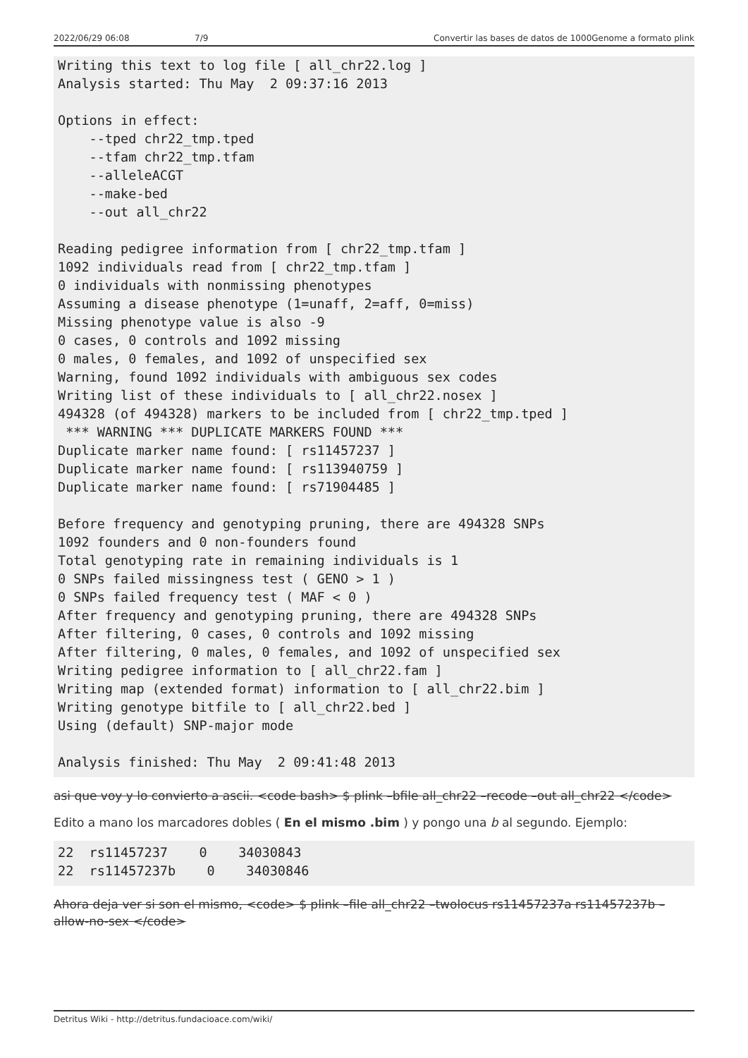2022/06/29 06:08 7/9 Convertir las bases de datos de 1000Genome a formato plink
Writing this text to log file [ all_chr22.log ]
Analysis started: Thu May  2 09:37:16 2013

Options in effect:
    --tped chr22_tmp.tped
    --tfam chr22_tmp.tfam
    --alleleACGT
    --make-bed
    --out all_chr22

Reading pedigree information from [ chr22_tmp.tfam ]
1092 individuals read from [ chr22_tmp.tfam ]
0 individuals with nonmissing phenotypes
Assuming a disease phenotype (1=unaff, 2=aff, 0=miss)
Missing phenotype value is also -9
0 cases, 0 controls and 1092 missing
0 males, 0 females, and 1092 of unspecified sex
Warning, found 1092 individuals with ambiguous sex codes
Writing list of these individuals to [ all_chr22.nosex ]
494328 (of 494328) markers to be included from [ chr22_tmp.tped ]
 *** WARNING *** DUPLICATE MARKERS FOUND ***
Duplicate marker name found: [ rs11457237 ]
Duplicate marker name found: [ rs113940759 ]
Duplicate marker name found: [ rs71904485 ]

Before frequency and genotyping pruning, there are 494328 SNPs
1092 founders and 0 non-founders found
Total genotyping rate in remaining individuals is 1
0 SNPs failed missingness test ( GENO > 1 )
0 SNPs failed frequency test ( MAF < 0 )
After frequency and genotyping pruning, there are 494328 SNPs
After filtering, 0 cases, 0 controls and 1092 missing
After filtering, 0 males, 0 females, and 1092 of unspecified sex
Writing pedigree information to [ all_chr22.fam ]
Writing map (extended format) information to [ all_chr22.bim ]
Writing genotype bitfile to [ all_chr22.bed ]
Using (default) SNP-major mode

Analysis finished: Thu May  2 09:41:48 2013
asi que voy y lo convierto a ascii. <code bash> $ plink –bfile all_chr22 –recode –out all_chr22 </code>
Edito a mano los marcadores dobles ( En el mismo .bim ) y pongo una b al segundo. Ejemplo:
22  rs11457237    0    34030843
22  rs11457237b    0    34030846
Ahora deja ver si son el mismo, <code> $ plink –file all_chr22 –twolocus rs11457237a rs11457237b –allow-no-sex </code>
Detritus Wiki - http://detritus.fundacioace.com/wiki/